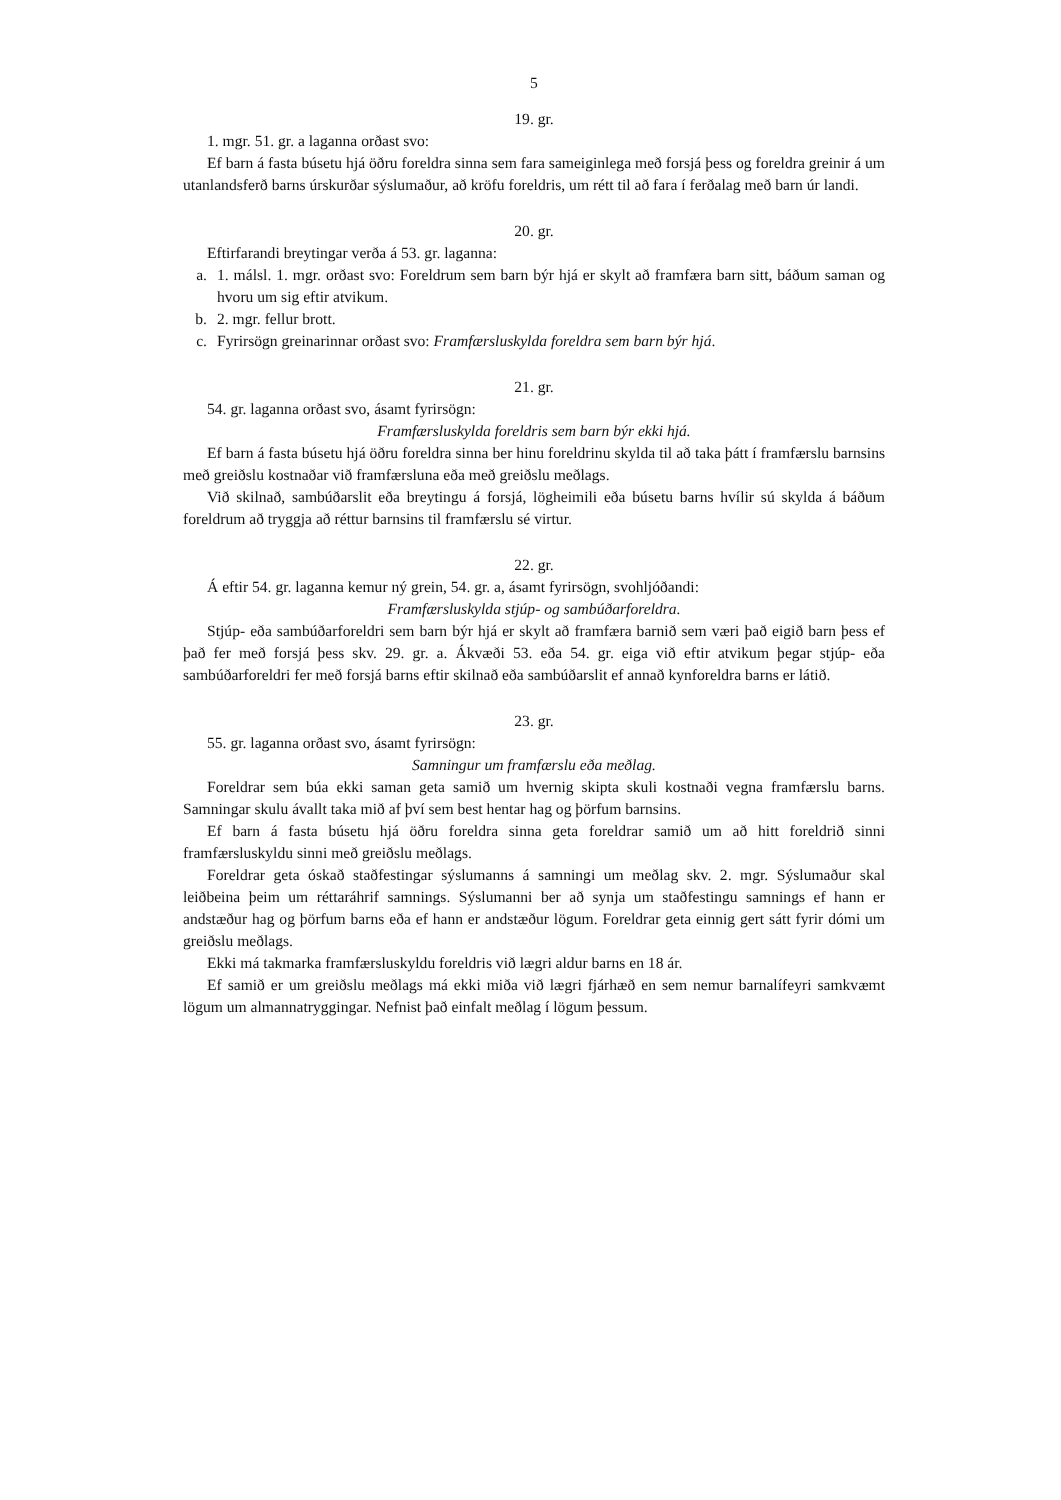5
19. gr.
1. mgr. 51. gr. a laganna orðast svo:
Ef barn á fasta búsetu hjá öðru foreldra sinna sem fara sameiginlega með forsjá þess og foreldra greinir á um utanlandsferð barns úrskurðar sýslumaður, að kröfu foreldris, um rétt til að fara í ferðalag með barn úr landi.
20. gr.
Eftirfarandi breytingar verða á 53. gr. laganna:
a. 1. málsl. 1. mgr. orðast svo: Foreldrum sem barn býr hjá er skylt að framfæra barn sitt, báðum saman og hvoru um sig eftir atvikum.
b. 2. mgr. fellur brott.
c. Fyrirsögn greinarinnar orðast svo: Framfærsluskylda foreldra sem barn býr hjá.
21. gr.
54. gr. laganna orðast svo, ásamt fyrirsögn:
Framfærsluskylda foreldris sem barn býr ekki hjá.
Ef barn á fasta búsetu hjá öðru foreldra sinna ber hinu foreldrinu skylda til að taka þátt í framfærslu barnsins með greiðslu kostnaðar við framfærsluna eða með greiðslu meðlags.
Við skilnað, sambúðarslit eða breytingu á forsjá, lögheimili eða búsetu barns hvílir sú skylda á báðum foreldrum að tryggja að réttur barnsins til framfærslu sé virtur.
22. gr.
Á eftir 54. gr. laganna kemur ný grein, 54. gr. a, ásamt fyrirsögn, svohljóðandi:
Framfærsluskylda stjúp- og sambúðarforeldra.
Stjúp- eða sambúðarforeldri sem barn býr hjá er skylt að framfæra barnið sem væri það eigið barn þess ef það fer með forsjá þess skv. 29. gr. a. Ákvæði 53. eða 54. gr. eiga við eftir atvikum þegar stjúp- eða sambúðarforeldri fer með forsjá barns eftir skilnað eða sambúðarslit ef annað kynforeldra barns er látið.
23. gr.
55. gr. laganna orðast svo, ásamt fyrirsögn:
Samningur um framfærslu eða meðlag.
Foreldrar sem búa ekki saman geta samið um hvernig skipta skuli kostnaði vegna framfærslu barns. Samningar skulu ávallt taka mið af því sem best hentar hag og þörfum barnsins.
Ef barn á fasta búsetu hjá öðru foreldra sinna geta foreldrar samið um að hitt foreldrið sinni framfærsluskyldu sinni með greiðslu meðlags.
Foreldrar geta óskað staðfestingar sýslumanns á samningi um meðlag skv. 2. mgr. Sýslumaður skal leiðbeina þeim um réttaráhrif samnings. Sýslumanni ber að synja um staðfestingu samnings ef hann er andstæður hag og þörfum barns eða ef hann er andstæður lögum. Foreldrar geta einnig gert sátt fyrir dómi um greiðslu meðlags.
Ekki má takmarka framfærsluskyldu foreldris við lægri aldur barns en 18 ár.
Ef samið er um greiðslu meðlags má ekki miða við lægri fjárhæð en sem nemur barnalífeyri samkvæmt lögum um almannatryggingar. Nefnist það einfalt meðlag í lögum þessum.